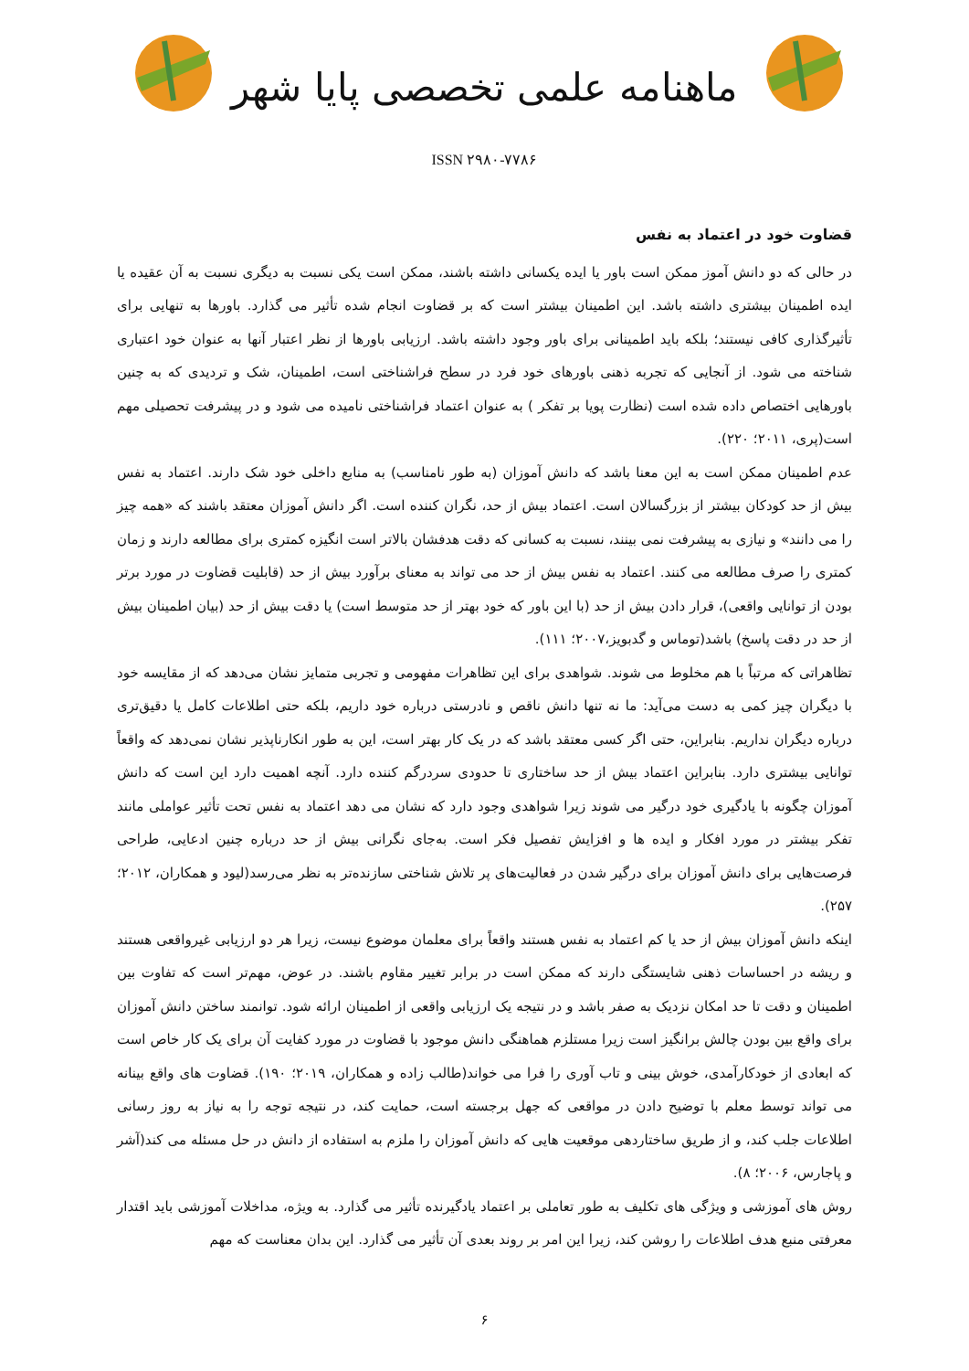ماهنامه علمی تخصصی پایا شهر
ISSN ۲۹۸۰-۷۷۸۶
قضاوت خود در اعتماد به نفس
در حالی که دو دانش آموز ممکن است باور یا ایده یکسانی داشته باشند، ممکن است یکی نسبت به دیگری نسبت به آن عقیده یا ایده اطمینان بیشتری داشته باشد. این اطمینان بیشتر است که بر قضاوت انجام شده تأثیر می گذارد. باورها به تنهایی برای تأثیرگذاری کافی نیستند؛ بلکه باید اطمینانی برای باور وجود داشته باشد. ارزیابی باورها از نظر اعتبار آنها به عنوان خود اعتباری شناخته می شود. از آنجایی که تجربه ذهنی باورهای خود فرد در سطح فراشناختی است، اطمینان، شک و تردیدی که به چنین باورهایی اختصاص داده شده است (نظارت پویا بر تفکر ) به عنوان اعتماد فراشناختی نامیده می شود و در پیشرفت تحصیلی مهم است(پری، ۲۰۱۱؛ ۲۲۰).
عدم اطمینان ممکن است به این معنا باشد که دانش آموزان (به طور نامناسب) به منابع داخلی خود شک دارند. اعتماد به نفس بیش از حد کودکان بیشتر از بزرگسالان است. اعتماد بیش از حد، نگران کننده است. اگر دانش آموزان معتقد باشند که «همه چیز را می دانند» و نیازی به پیشرفت نمی بینند، نسبت به کسانی که دقت هدفشان بالاتر است انگیزه کمتری برای مطالعه دارند و زمان کمتری را صرف مطالعه می کنند. اعتماد به نفس بیش از حد می تواند به معنای برآورد بیش از حد (قابلیت قضاوت در مورد برتر بودن از توانایی واقعی)، قرار دادن بیش از حد (با این باور که خود بهتر از حد متوسط است) یا دقت بیش از حد (بیان اطمینان بیش از حد در دقت پاسخ) باشد(توماس و گدبویز،۲۰۰۷؛ ۱۱۱).
تظاهراتی که مرتباً با هم مخلوط می شوند. شواهدی برای این تظاهرات مفهومی و تجربی متمایز نشان می‌دهد که از مقایسه خود با دیگران چیز کمی به دست می‌آید: ما نه تنها دانش ناقص و نادرستی درباره خود داریم، بلکه حتی اطلاعات کامل یا دقیق‌تری درباره دیگران نداریم. بنابراین، حتی اگر کسی معتقد باشد که در یک کار بهتر است، این به طور انکارناپذیر نشان نمی‌دهد که واقعاً توانایی بیشتری دارد. بنابراین اعتماد بیش از حد ساختاری تا حدودی سردرگم کننده دارد. آنچه اهمیت دارد این است که دانش آموزان چگونه با یادگیری خود درگیر می شوند زیرا شواهدی وجود دارد که نشان می دهد اعتماد به نفس تحت تأثیر عواملی مانند تفکر بیشتر در مورد افکار و ایده ها و افزایش تفصیل فکر است. به‌جای نگرانی بیش از حد درباره چنین ادعایی، طراحی فرصت‌هایی برای دانش آموزان برای درگیر شدن در فعالیت‌های پر تلاش شناختی سازنده‌تر به نظر می‌رسد(لیود و همکاران، ۲۰۱۲؛ ۲۵۷).
اینکه دانش آموزان بیش از حد یا کم اعتماد به نفس هستند واقعاً برای معلمان موضوع نیست، زیرا هر دو ارزیابی غیرواقعی هستند و ریشه در احساسات ذهنی شایستگی دارند که ممکن است در برابر تغییر مقاوم باشند. در عوض، مهم‌تر است که تفاوت بین اطمینان و دقت تا حد امکان نزدیک به صفر باشد و در نتیجه یک ارزیابی واقعی از اطمینان ارائه شود. توانمند ساختن دانش آموزان برای واقع بین بودن چالش برانگیز است زیرا مستلزم هماهنگی دانش موجود با قضاوت در مورد کفایت آن برای یک کار خاص است که ابعادی از خودکارآمدی، خوش بینی و تاب آوری را فرا می خواند(طالب زاده و همکاران، ۲۰۱۹؛ ۱۹۰). قضاوت های واقع بینانه می تواند توسط معلم با توضیح دادن در مواقعی که جهل برجسته است، حمایت کند، در نتیجه توجه را به نیاز به روز رسانی اطلاعات جلب کند، و از طریق ساختاردهی موقعیت هایی که دانش آموزان را ملزم به استفاده از دانش در حل مسئله می کند(آشر و پاجارس، ۲۰۰۶؛ ۸).
روش های آموزشی و ویژگی های تکلیف به طور تعاملی بر اعتماد یادگیرنده تأثیر می گذارد. به ویژه، مداخلات آموزشی باید اقتدار معرفتی منبع هدف اطلاعات را روشن کند، زیرا این امر بر روند بعدی آن تأثیر می گذارد. این بدان معناست که مهم
۶